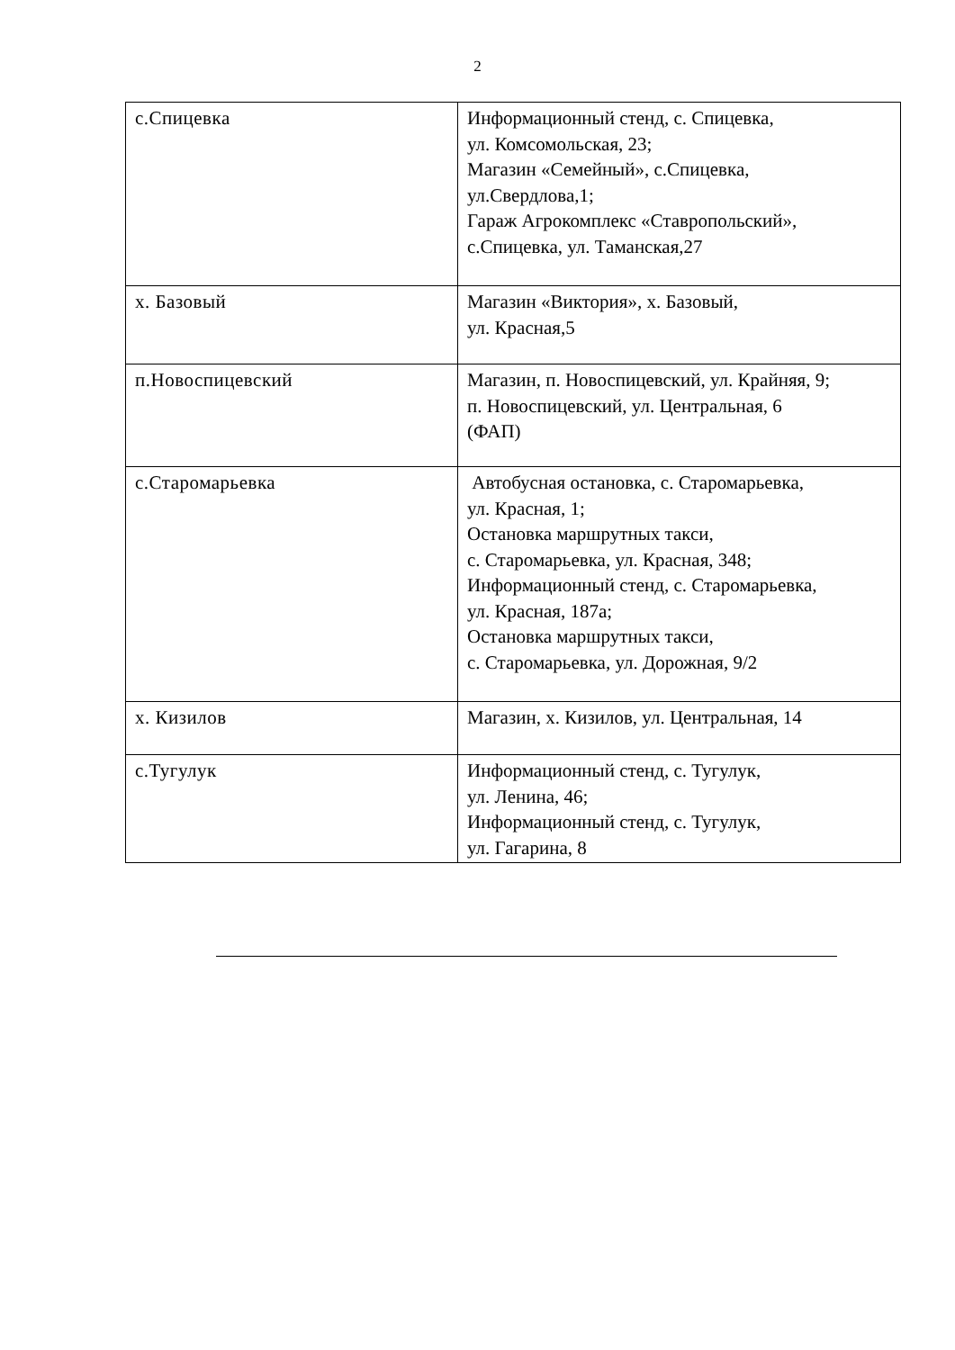2
| с.Спицевка | Информационный стенд, с. Спицевка, ул. Комсомольская, 23; Магазин «Семейный», с.Спицевка, ул.Свердлова,1; Гараж Агрокомплекс «Ставропольский», с.Спицевка, ул. Таманская,27 |
| х. Базовый | Магазин «Виктория», х. Базовый, ул. Красная,5 |
| п.Новоспицевский | Магазин, п. Новоспицевский, ул. Крайняя, 9; п. Новоспицевский, ул. Центральная, 6 (ФАП) |
| с.Старомарьевка | Автобусная остановка, с. Старомарьевка, ул. Красная, 1; Остановка маршрутных такси, с. Старомарьевка, ул. Красная, 348; Информационный стенд, с. Старомарьевка, ул. Красная, 187а; Остановка маршрутных такси, с. Старомарьевка, ул. Дорожная, 9/2 |
| х. Кизилов | Магазин, х. Кизилов, ул. Центральная, 14 |
| с.Тугулук | Информационный стенд, с. Тугулук, ул. Ленина, 46; Информационный стенд, с. Тугулук, ул. Гагарина, 8 |